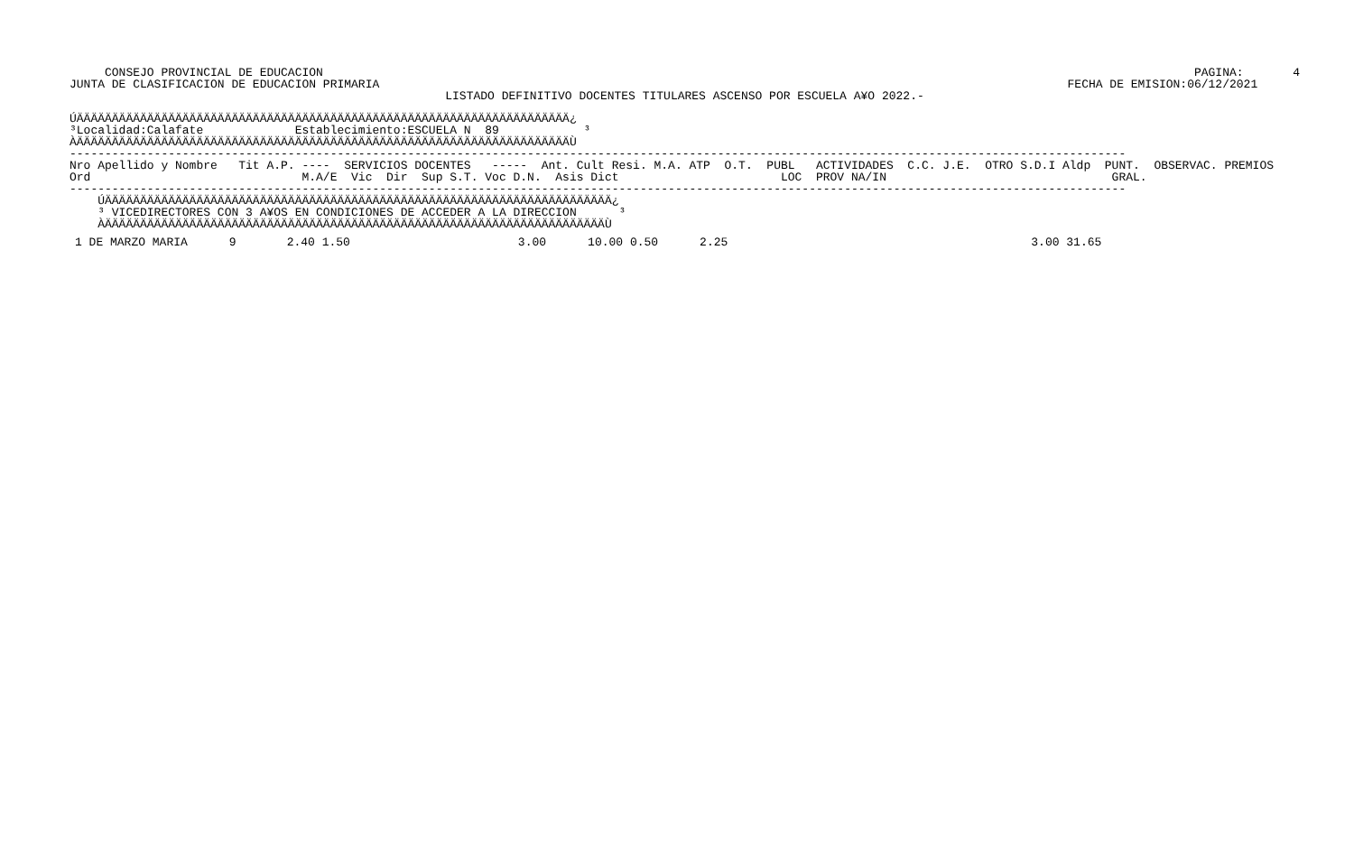CONSEJO PROVINCIAL DE EDUCACION
JUNTA DE CLASIFICACION DE EDUCACION PRIMARIA
                  PAGINA:       4
FECHA DE EMISION:06/12/2021
LISTADO DEFINITIVO DOCENTES TITULARES ASCENSO POR ESCUELA A¥O 2022.-
ÚÄÄÄÄÄÄÄÄÄÄÄÄÄÄÄÄÄÄÄÄÄÄÄÄÄÄÄÄÄÄÄÄÄÄÄÄÄÄÄÄÄÄÄÄÄÄÄÄÄÄÄÄÄÄÄÄÄÄÄÄÄÄÄÄÄÄÄÄÄÄ¿
³Localidad:Calafate             Establecimiento:ESCUELA N  89            ³
ÀÄÄÄÄÄÄÄÄÄÄÄÄÄÄÄÄÄÄÄÄÄÄÄÄÄÄÄÄÄÄÄÄÄÄÄÄÄÄÄÄÄÄÄÄÄÄÄÄÄÄÄÄÄÄÄÄÄÄÄÄÄÄÄÄÄÄÄÄÄÄÙ
------------------------------------------------------------------------------------------------------------------------------------------------------
Nro Apellido y Nombre   Tit A.P. ----  SERVICIOS DOCENTES   -----  Ant. Cult Resi. M.A. ATP  O.T.  PUBL   ACTIVIDADES  C.C. J.E.  OTRO S.D.I Aldp  PUNT.  OBSERVAC. PREMIOS
Ord                              M.A/E  Vic  Dir  Sup S.T. Voc D.N.  Asis Dict                       LOC  PROV NA/IN                                GRAL.
------------------------------------------------------------------------------------------------------------------------------------------------------
    ÚÄÄÄÄÄÄÄÄÄÄÄÄÄÄÄÄÄÄÄÄÄÄÄÄÄÄÄÄÄÄÄÄÄÄÄÄÄÄÄÄÄÄÄÄÄÄÄÄÄÄÄÄÄÄÄÄÄÄÄÄÄÄÄÄÄÄÄÄÄÄÄÄ¿
    ³ VICEDIRECTORES CON 3 A¥OS EN CONDICIONES DE ACCEDER A LA DIRECCION      ³
    ÀÄÄÄÄÄÄÄÄÄÄÄÄÄÄÄÄÄÄÄÄÄÄÄÄÄÄÄÄÄÄÄÄÄÄÄÄÄÄÄÄÄÄÄÄÄÄÄÄÄÄÄÄÄÄÄÄÄÄÄÄÄÄÄÄÄÄÄÄÄÄÄÙ
| 1 DE MARZO MARIA | 9 | 2.40 1.50 | 3.00 | 10.00 0.50 | 2.25 | 3.00 31.65 |